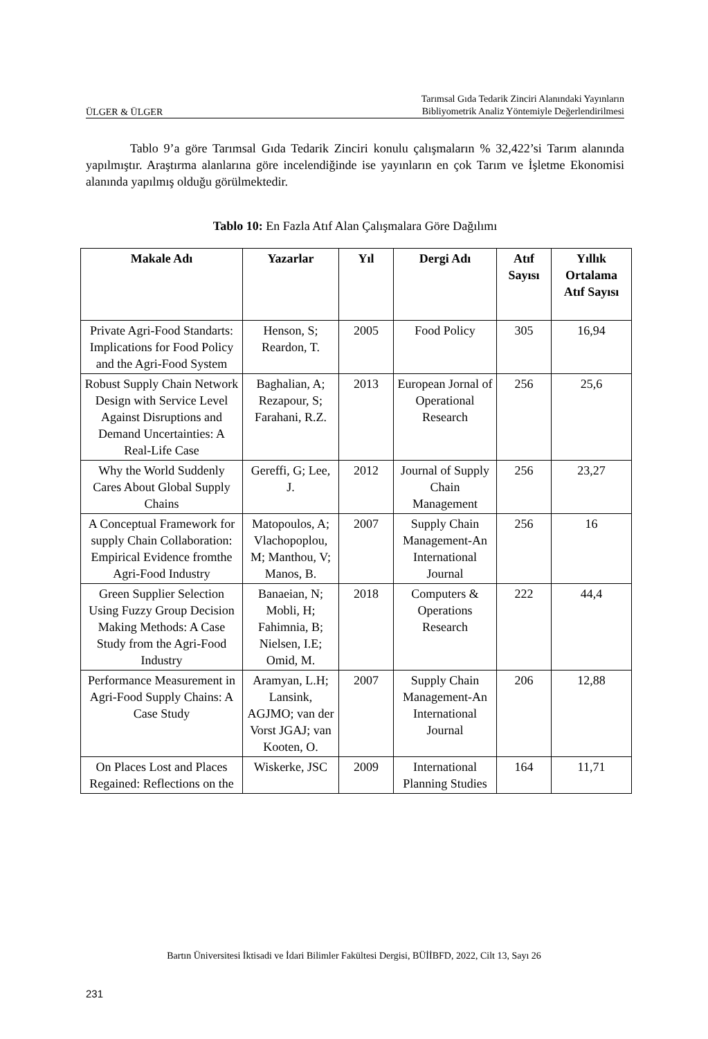ÜLGER & ÜLGER Tarımsal Gıda Tedarik Zinciri Alanındaki Yayınların
Bibliyometrik Analiz Yöntemiyle Değerlendirilmesi
Tablo 9’a göre Tarımsal Gıda Tedarik Zinciri konulu çalışmaların % 32,422’si Tarım alanında yapılmıştır. Araştırma alanlarına göre incelendiğinde ise yayınların en çok Tarım ve İşletme Ekonomisi alanında yapılmış olduğu görülmektedir.
Tablo 10: En Fazla Atıf Alan Çalışmalara Göre Dağılımı
| Makale Adı | Yazarlar | Yıl | Dergi Adı | Atıf Sayısı | Yıllık Ortalama Atıf Sayısı |
| --- | --- | --- | --- | --- | --- |
| Private Agri-Food Standarts: Implications for Food Policy and the Agri-Food System | Henson, S; Reardon, T. | 2005 | Food Policy | 305 | 16,94 |
| Robust Supply Chain Network Design with Service Level Against Disruptions and Demand Uncertainties: A Real-Life Case | Baghalian, A; Rezapour, S; Farahani, R.Z. | 2013 | European Jornal of Operational Research | 256 | 25,6 |
| Why the World Suddenly Cares About Global Supply Chains | Gereffi, G; Lee, J. | 2012 | Journal of Supply Chain Management | 256 | 23,27 |
| A Conceptual Framework for supply Chain Collaboration: Empirical Evidence fromthe Agri-Food Industry | Matopoulos, A; Vlachopoplou, M; Manthou, V; Manos, B. | 2007 | Supply Chain Management-An International Journal | 256 | 16 |
| Green Supplier Selection Using Fuzzy Group Decision Making Methods: A Case Study from the Agri-Food Industry | Banaeian, N; Mobli, H; Fahimnia, B; Nielsen, I.E; Omid, M. | 2018 | Computers & Operations Research | 222 | 44,4 |
| Performance Measurement in Agri-Food Supply Chains: A Case Study | Aramyan, L.H; Lansink, AGJMO; van der Vorst JGAJ; van Kooten, O. | 2007 | Supply Chain Management-An International Journal | 206 | 12,88 |
| On Places Lost and Places Regained: Reflections on the | Wiskerke, JSC | 2009 | International Planning Studies | 164 | 11,71 |
Bartın Üniversitesi İktisadi ve İdari Bilimler Fakültesi Dergisi, BÜİİBFD, 2022, Cilt 13, Sayı 26
231